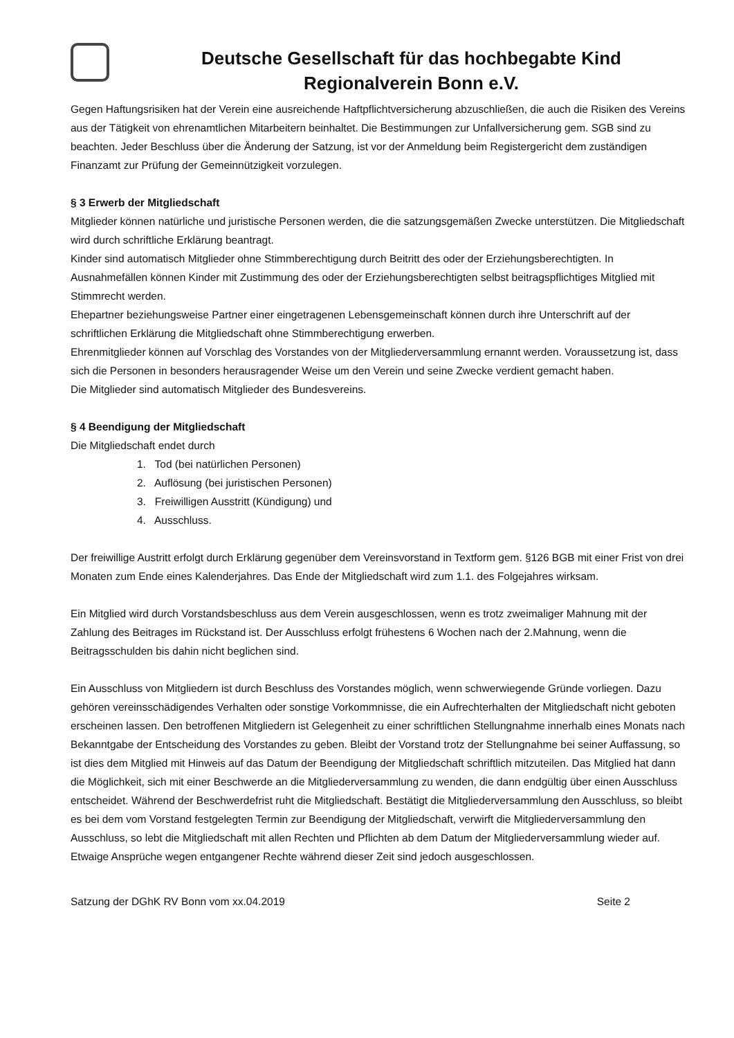Deutsche Gesellschaft für das hochbegabte Kind
Regionalverein Bonn e.V.
Gegen Haftungsrisiken hat der Verein eine ausreichende Haftpflichtversicherung abzuschließen, die auch die Risiken des Vereins aus der Tätigkeit von ehrenamtlichen Mitarbeitern beinhaltet. Die Bestimmungen zur Unfallversicherung gem. SGB sind zu beachten. Jeder Beschluss über die Änderung der Satzung, ist vor der Anmeldung beim Registergericht dem zuständigen Finanzamt zur Prüfung der Gemeinnützigkeit vorzulegen.
§ 3 Erwerb der Mitgliedschaft
Mitglieder können natürliche und juristische Personen werden, die die satzungsgemäßen Zwecke unterstützen. Die Mitgliedschaft wird durch schriftliche Erklärung beantragt.
Kinder sind automatisch Mitglieder ohne Stimmberechtigung durch Beitritt des oder der Erziehungsberechtigten. In Ausnahmefällen können Kinder mit Zustimmung des oder der Erziehungsberechtigten selbst beitragspflichtiges Mitglied mit Stimmrecht werden.
Ehepartner beziehungsweise Partner einer eingetragenen Lebensgemeinschaft können durch ihre Unterschrift auf der schriftlichen Erklärung die Mitgliedschaft ohne Stimmberechtigung erwerben.
Ehrenmitglieder können auf Vorschlag des Vorstandes von der Mitgliederversammlung ernannt werden. Voraussetzung ist, dass sich die Personen in besonders herausragender Weise um den Verein und seine Zwecke verdient gemacht haben.
Die Mitglieder sind automatisch Mitglieder des Bundesvereins.
§ 4 Beendigung der Mitgliedschaft
Die Mitgliedschaft endet durch
1. Tod (bei natürlichen Personen)
2. Auflösung (bei juristischen Personen)
3. Freiwilligen Ausstritt (Kündigung) und
4. Ausschluss.
Der freiwillige Austritt erfolgt durch Erklärung gegenüber dem Vereinsvorstand in Textform gem. §126 BGB mit einer Frist von drei Monaten zum Ende eines Kalenderjahres. Das Ende der Mitgliedschaft wird zum 1.1. des Folgejahres wirksam.
Ein Mitglied wird durch Vorstandsbeschluss aus dem Verein ausgeschlossen, wenn es trotz zweimaliger Mahnung mit der Zahlung des Beitrages im Rückstand ist. Der Ausschluss erfolgt frühestens 6 Wochen nach der 2.Mahnung, wenn die Beitragsschulden bis dahin nicht beglichen sind.
Ein Ausschluss von Mitgliedern ist durch Beschluss des Vorstandes möglich, wenn schwerwiegende Gründe vorliegen. Dazu gehören vereinsschädigendes Verhalten oder sonstige Vorkommnisse, die ein Aufrechterhalten der Mitgliedschaft nicht geboten erscheinen lassen. Den betroffenen Mitgliedern ist Gelegenheit zu einer schriftlichen Stellungnahme innerhalb eines Monats nach Bekanntgabe der Entscheidung des Vorstandes zu geben. Bleibt der Vorstand trotz der Stellungnahme bei seiner Auffassung, so ist dies dem Mitglied mit Hinweis auf das Datum der Beendigung der Mitgliedschaft schriftlich mitzuteilen. Das Mitglied hat dann die Möglichkeit, sich mit einer Beschwerde an die Mitgliederversammlung zu wenden, die dann endgültig über einen Ausschluss entscheidet. Während der Beschwerdefrist ruht die Mitgliedschaft. Bestätigt die Mitgliederversammlung den Ausschluss, so bleibt es bei dem vom Vorstand festgelegten Termin zur Beendigung der Mitgliedschaft, verwirft die Mitgliederversammlung den Ausschluss, so lebt die Mitgliedschaft mit allen Rechten und Pflichten ab dem Datum der Mitgliederversammlung wieder auf. Etwaige Ansprüche wegen entgangener Rechte während dieser Zeit sind jedoch ausgeschlossen.
Satzung der DGhK RV Bonn vom xx.04.2019 Seite 2